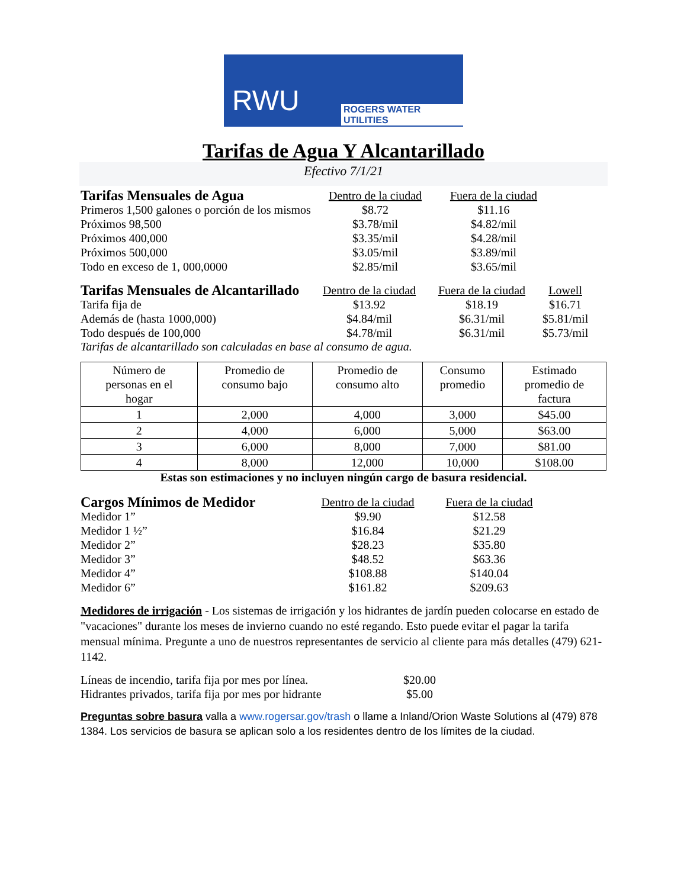RWU ROGERS WATER UTILITIES
Tarifas de Agua Y Alcantarillado
Efectivo 7/1/21
| Tarifas Mensuales de Agua | Dentro de la ciudad | Fuera de la ciudad |
| Primeros 1,500 galones o porción de los mismos | $8.72 | $11.16 |
| Próximos 98,500 | $3.78/mil | $4.82/mil |
| Próximos 400,000 | $3.35/mil | $4.28/mil |
| Próximos 500,000 | $3.05/mil | $3.89/mil |
| Todo en exceso de 1, 000,0000 | $2.85/mil | $3.65/mil |
| Tarifas Mensuales de Alcantarillado | Dentro de la ciudad | Fuera de la ciudad | Lowell |
| Tarifa fija de | $13.92 | $18.19 | $16.71 |
| Además de (hasta 1000,000) | $4.84/mil | $6.31/mil | $5.81/mil |
| Todo después de 100,000 | $4.78/mil | $6.31/mil | $5.73/mil |
Tarifas de alcantarillado son calculadas en base al consumo de agua.
| Número de personas en el hogar | Promedio de consumo bajo | Promedio de consumo alto | Consumo promedio | Estimado promedio de factura |
| --- | --- | --- | --- | --- |
| 1 | 2,000 | 4,000 | 3,000 | $45.00 |
| 2 | 4,000 | 6,000 | 5,000 | $63.00 |
| 3 | 6,000 | 8,000 | 7,000 | $81.00 |
| 4 | 8,000 | 12,000 | 10,000 | $108.00 |
Estas son estimaciones y no incluyen ningún cargo de basura residencial.
| Cargos Mínimos de Medidor | Dentro de la ciudad | Fuera de la ciudad |
| Medidor 1” | $9.90 | $12.58 |
| Medidor 1 ½” | $16.84 | $21.29 |
| Medidor 2” | $28.23 | $35.80 |
| Medidor 3” | $48.52 | $63.36 |
| Medidor 4” | $108.88 | $140.04 |
| Medidor 6” | $161.82 | $209.63 |
Medidores de irrigación - Los sistemas de irrigación y los hidrantes de jardín pueden colocarse en estado de "vacaciones" durante los meses de invierno cuando no esté regando. Esto puede evitar el pagar la tarifa mensual mínima. Pregunte a uno de nuestros representantes de servicio al cliente para más detalles (479) 621-1142.
| Líneas de incendio, tarifa fija por mes por línea. | $20.00 |
| Hidrantes privados, tarifa fija por mes por hidrante | $5.00 |
Preguntas sobre basura valla a www.rogersar.gov/trash o llame a Inland/Orion Waste Solutions al (479) 878 1384. Los servicios de basura se aplican solo a los residentes dentro de los límites de la ciudad.